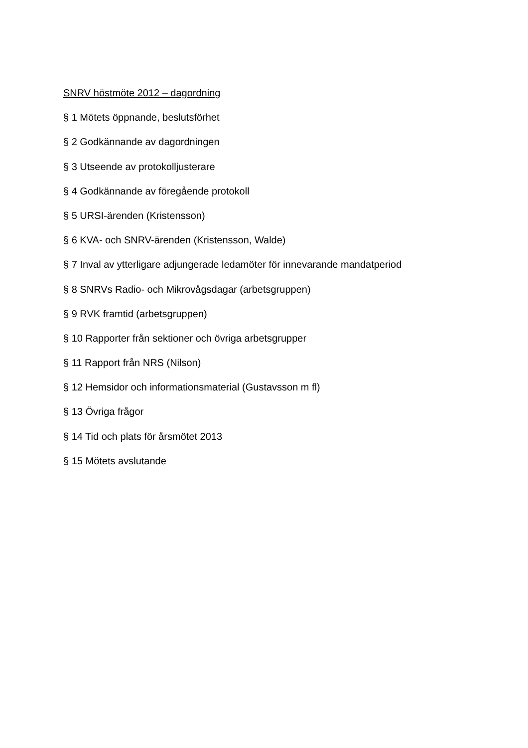SNRV höstmöte 2012 – dagordning
§ 1 Mötets öppnande, beslutsförhet
§ 2 Godkännande av dagordningen
§ 3 Utseende av protokolljusterare
§ 4 Godkännande av föregående protokoll
§ 5 URSI-ärenden (Kristensson)
§ 6 KVA- och SNRV-ärenden (Kristensson, Walde)
§ 7 Inval av ytterligare adjungerade ledamöter för innevarande mandatperiod
§ 8 SNRVs Radio- och Mikrovågsdagar (arbetsgruppen)
§ 9 RVK framtid (arbetsgruppen)
§ 10 Rapporter från sektioner och övriga arbetsgrupper
§ 11 Rapport från NRS (Nilson)
§ 12 Hemsidor och informationsmaterial (Gustavsson m fl)
§ 13 Övriga frågor
§ 14 Tid och plats för årsmötet 2013
§ 15 Mötets avslutande